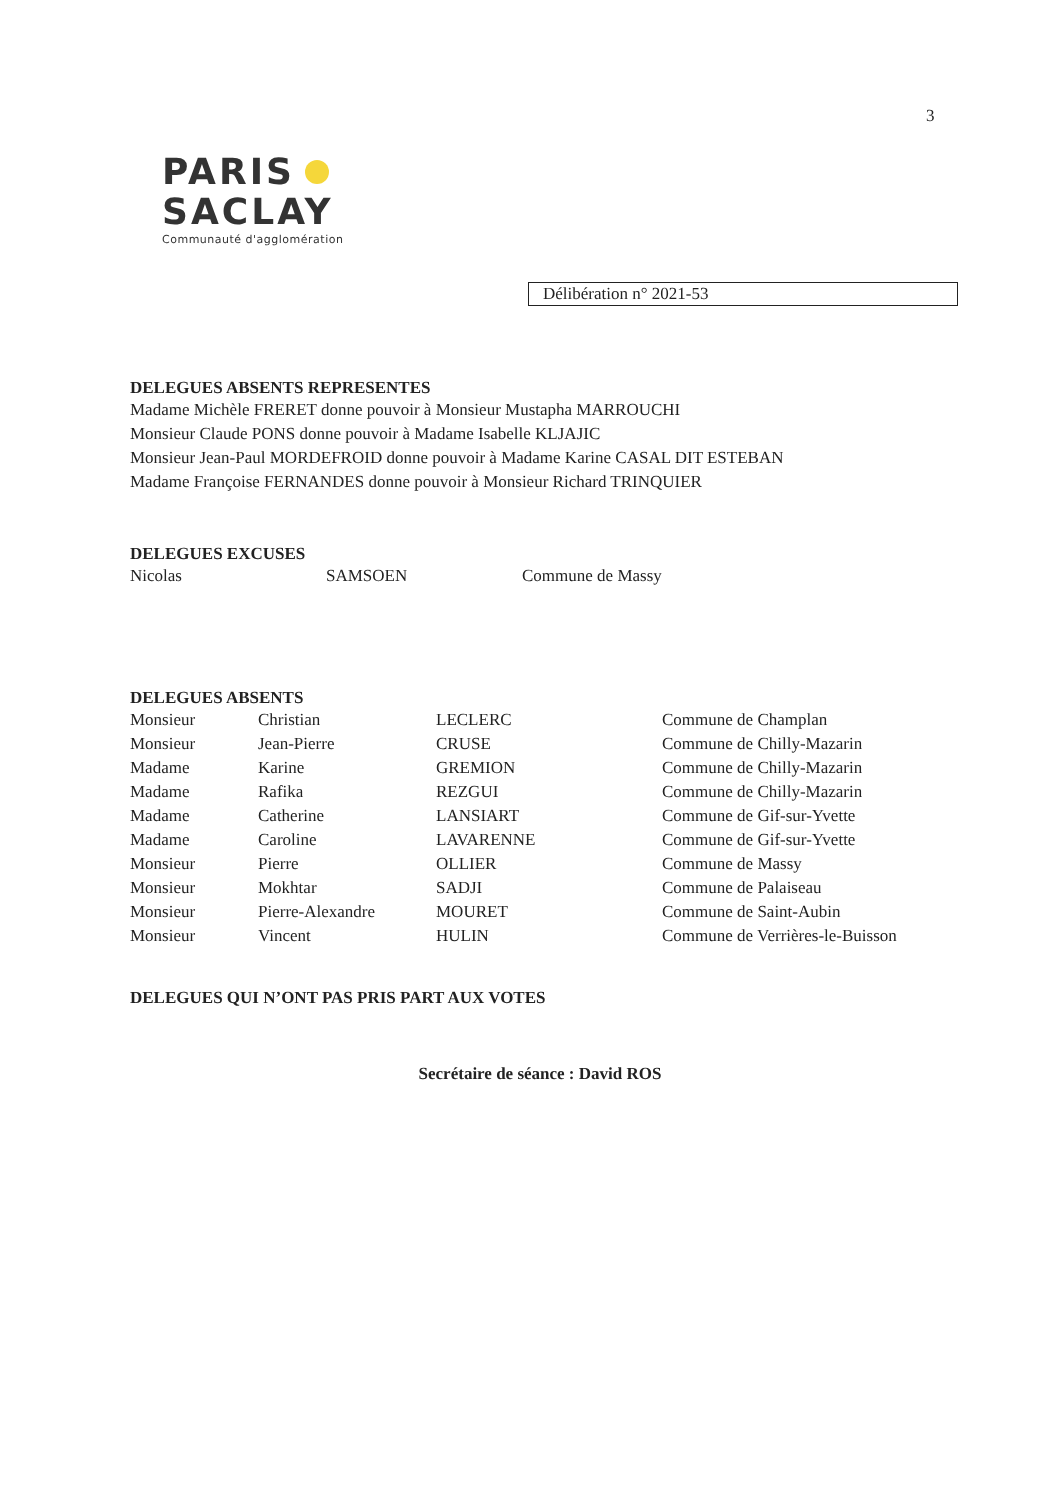3
PARIS
SACLAY
Communauté d'agglomération
Délibération n° 2021-53
DELEGUES ABSENTS REPRESENTES
Madame Michèle FRERET donne pouvoir à Monsieur Mustapha MARROUCHI
Monsieur Claude PONS donne pouvoir à Madame Isabelle KLJAJIC
Monsieur Jean-Paul MORDEFROID donne pouvoir à Madame Karine CASAL DIT ESTEBAN
Madame Françoise FERNANDES donne pouvoir à Monsieur Richard TRINQUIER
DELEGUES EXCUSES
| Nicolas | SAMSOEN | Commune de Massy |
DELEGUES ABSENTS
| Monsieur | Christian | LECLERC | Commune de Champlan |
| Monsieur | Jean-Pierre | CRUSE | Commune de Chilly-Mazarin |
| Madame | Karine | GREMION | Commune de Chilly-Mazarin |
| Madame | Rafika | REZGUI | Commune de Chilly-Mazarin |
| Madame | Catherine | LANSIART | Commune de Gif-sur-Yvette |
| Madame | Caroline | LAVARENNE | Commune de Gif-sur-Yvette |
| Monsieur | Pierre | OLLIER | Commune de Massy |
| Monsieur | Mokhtar | SADJI | Commune de Palaiseau |
| Monsieur | Pierre-Alexandre | MOURET | Commune de Saint-Aubin |
| Monsieur | Vincent | HULIN | Commune de Verrières-le-Buisson |
DELEGUES QUI N’ONT PAS PRIS PART AUX VOTES
Secrétaire de séance : David ROS